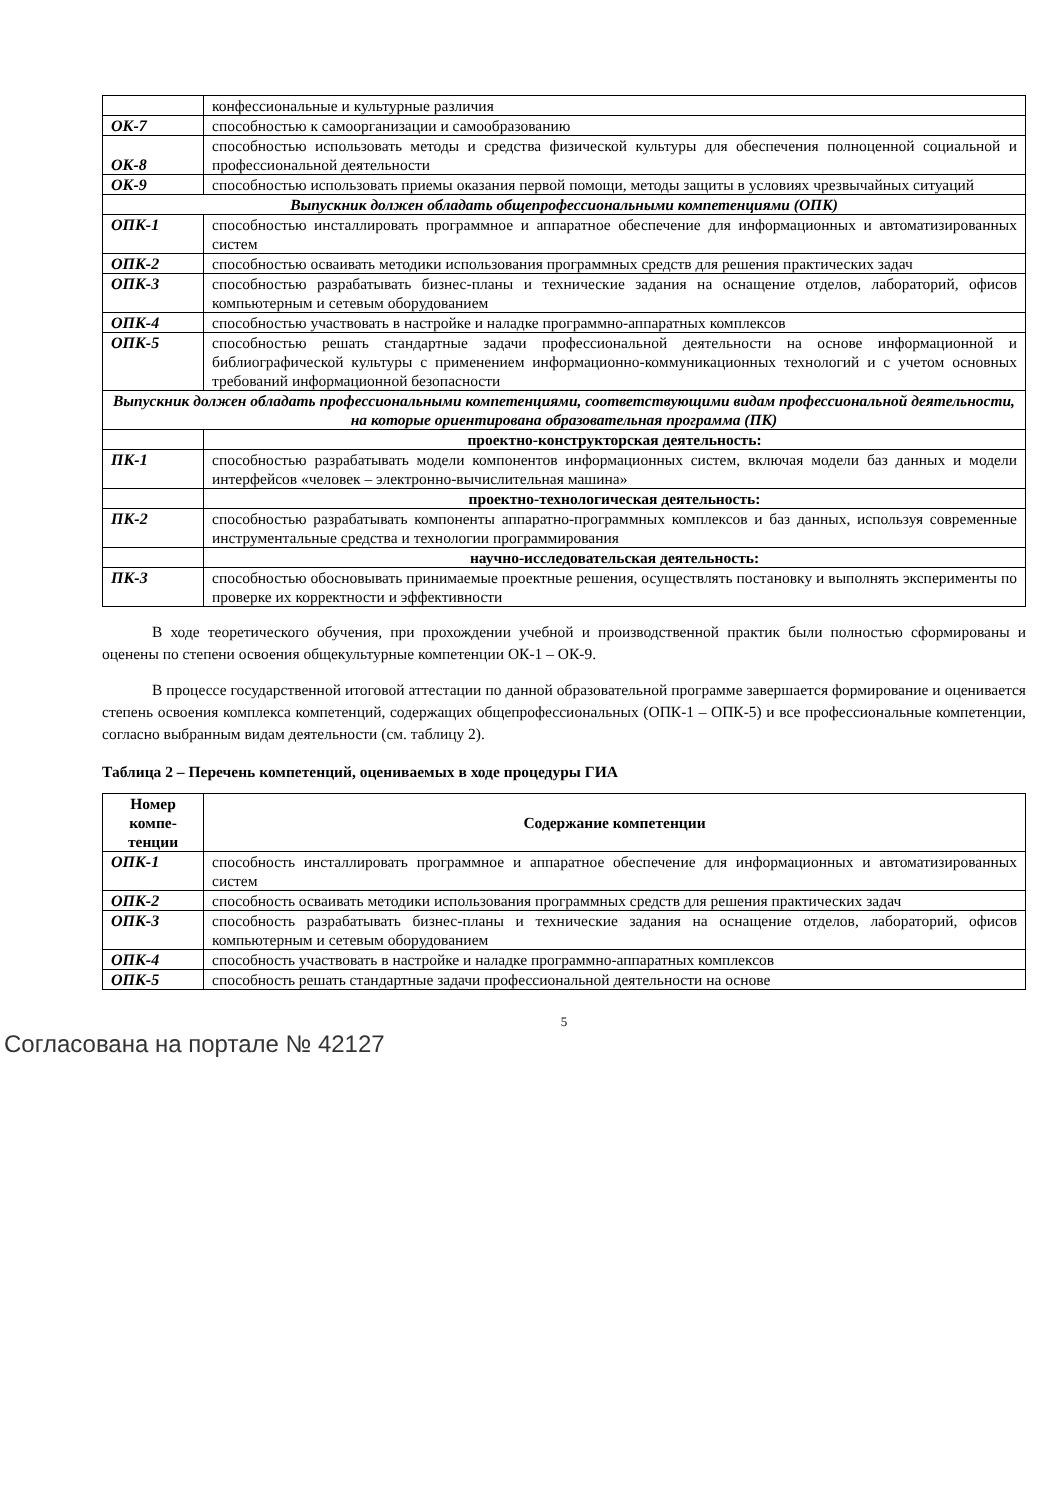| | конфессиональные и культурные различия |
| ОК-7 | способностью к самоорганизации и самообразованию |
| ОК-8 | способностью использовать методы и средства физической культуры для обеспечения полноценной социальной и профессиональной деятельности |
| ОК-9 | способностью использовать приемы оказания первой помощи, методы защиты в условиях чрезвычайных ситуаций |
| Выпускник должен обладать общепрофессиональными компетенциями (ОПК) | |
| ОПК-1 | способностью инсталлировать программное и аппаратное обеспечение для информационных и автоматизированных систем |
| ОПК-2 | способностью осваивать методики использования программных средств для решения практических задач |
| ОПК-3 | способностью разрабатывать бизнес-планы и технические задания на оснащение отделов, лабораторий, офисов компьютерным и сетевым оборудованием |
| ОПК-4 | способностью участвовать в настройке и наладке программно-аппаратных комплексов |
| ОПК-5 | способностью решать стандартные задачи профессиональной деятельности на основе информационной и библиографической культуры с применением информационно-коммуникационных технологий и с учетом основных требований информационной безопасности |
| Выпускник должен обладать профессиональными компетенциями, соответствующими видам профессиональной деятельности, на которые ориентирована образовательная программа (ПК) | |
| | проектно-конструкторская деятельность: |
| ПК-1 | способностью разрабатывать модели компонентов информационных систем, включая модели баз данных и модели интерфейсов «человек – электронно-вычислительная машина» |
| | проектно-технологическая деятельность: |
| ПК-2 | способностью разрабатывать компоненты аппаратно-программных комплексов и баз данных, используя современные инструментальные средства и технологии программирования |
| | научно-исследовательская деятельность: |
| ПК-3 | способностью обосновывать принимаемые проектные решения, осуществлять постановку и выполнять эксперименты по проверке их корректности и эффективности |
В ходе теоретического обучения, при прохождении учебной и производственной практик были полностью сформированы и оценены по степени освоения общекультурные компетенции ОК-1 – ОК-9.
В процессе государственной итоговой аттестации по данной образовательной программе завершается формирование и оценивается степень освоения комплекса компетенций, содержащих общепрофессиональных (ОПК-1 – ОПК-5) и все профессиональные компетенции, согласно выбранным видам деятельности (см. таблицу 2).
Таблица 2 – Перечень компетенций, оцениваемых в ходе процедуры ГИА
| Номер компе-тенции | Содержание компетенции |
| --- | --- |
| ОПК-1 | способность инсталлировать программное и аппаратное обеспечение для информационных и автоматизированных систем |
| ОПК-2 | способность осваивать методики использования программных средств для решения практических задач |
| ОПК-3 | способность разрабатывать бизнес-планы и технические задания на оснащение отделов, лабораторий, офисов компьютерным и сетевым оборудованием |
| ОПК-4 | способность участвовать в настройке и наладке программно-аппаратных комплексов |
| ОПК-5 | способность решать стандартные задачи профессиональной деятельности на основе |
5
Согласована на портале № 42127